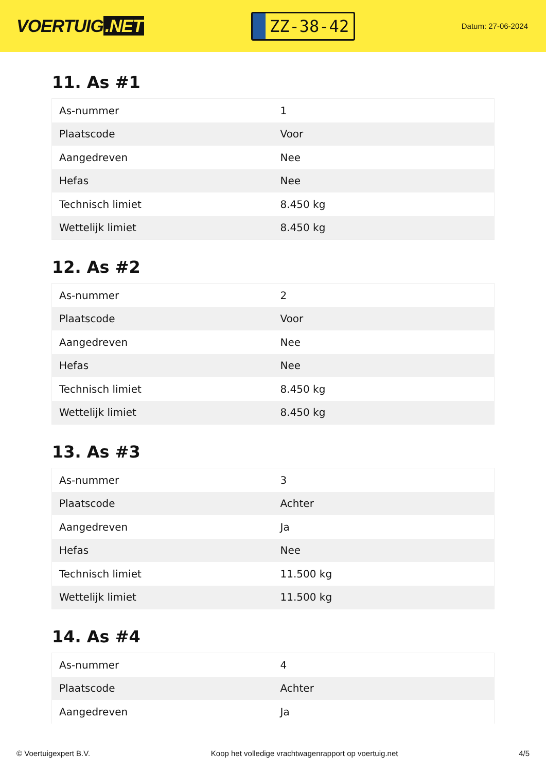VOERTUIG.NET
ZZ-38-42
Datum: 27-06-2024
11. As #1
| As-nummer | 1 |
| Plaatscode | Voor |
| Aangedreven | Nee |
| Hefas | Nee |
| Technisch limiet | 8.450 kg |
| Wettelijk limiet | 8.450 kg |
12. As #2
| As-nummer | 2 |
| Plaatscode | Voor |
| Aangedreven | Nee |
| Hefas | Nee |
| Technisch limiet | 8.450 kg |
| Wettelijk limiet | 8.450 kg |
13. As #3
| As-nummer | 3 |
| Plaatscode | Achter |
| Aangedreven | Ja |
| Hefas | Nee |
| Technisch limiet | 11.500 kg |
| Wettelijk limiet | 11.500 kg |
14. As #4
| As-nummer | 4 |
| Plaatscode | Achter |
| Aangedreven | Ja |
© Voertuigexpert B.V. Koop het volledige vrachtwagenrapport op voertuig.net 4/5